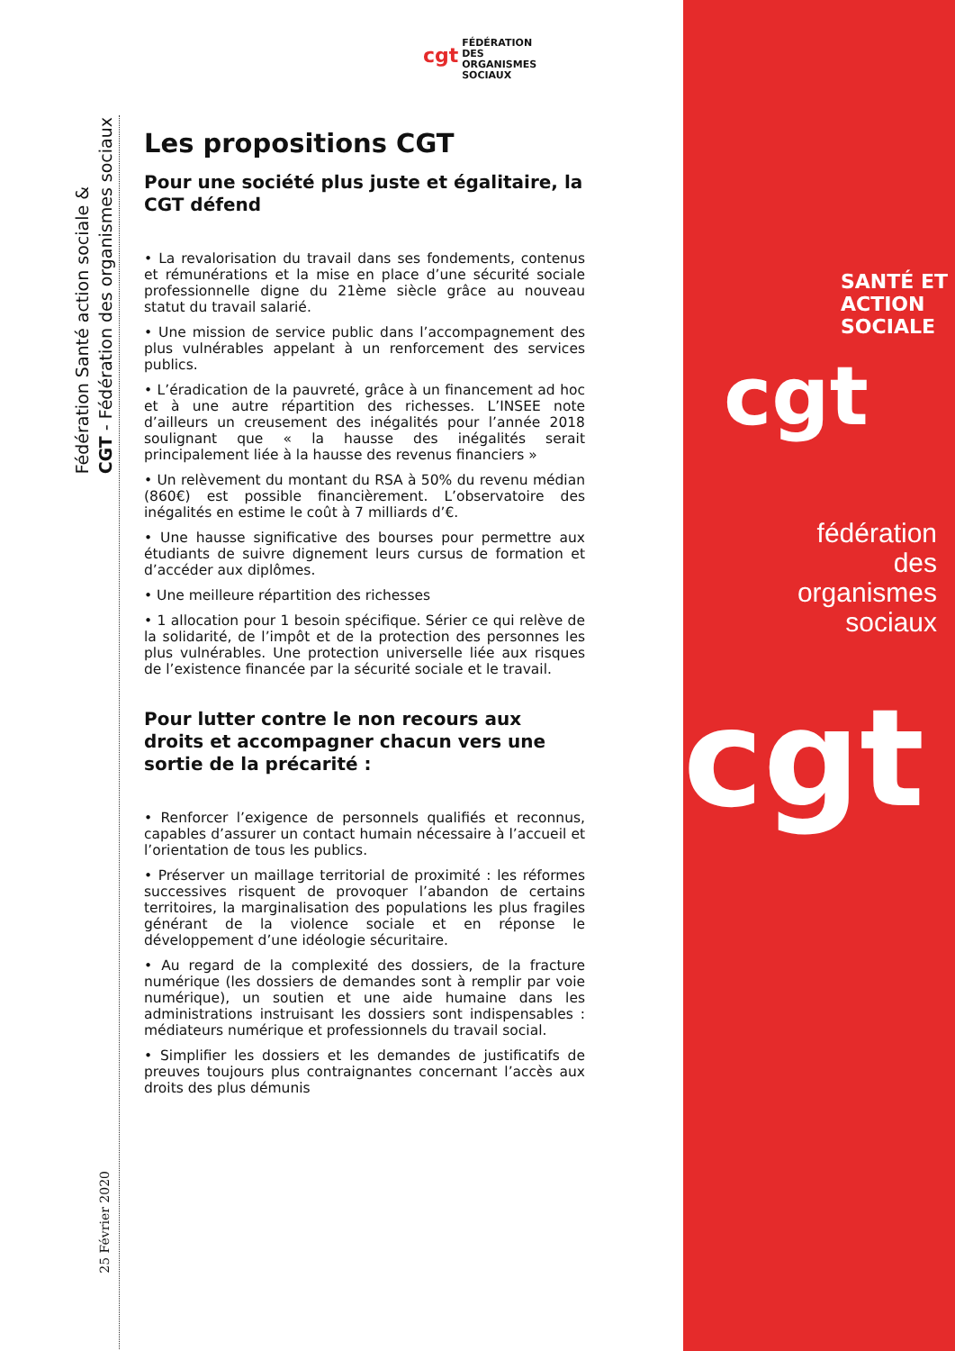cgt FÉDÉRATION
DES
ORGANISMES
SOCIAUX
Fédération Santé action sociale &
CGT - Fédération des organismes sociaux
25 Février 2020
Les propositions CGT
Pour une société plus juste et égalitaire, la CGT défend
• La revalorisation du travail dans ses fondements, contenus et rémunérations et la mise en place d’une sécurité sociale professionnelle digne du 21ème siècle grâce au nouveau statut du travail salarié.
• Une mission de service public dans l’accompagnement des plus vulnérables appelant à un renforcement des services publics.
• L’éradication de la pauvreté, grâce à un financement ad hoc et à une autre répartition des richesses. L’INSEE note d’ailleurs un creusement des inégalités pour l’année 2018 soulignant que « la hausse des inégalités serait principalement liée à la hausse des revenus financiers »
• Un relèvement du montant du RSA à 50% du revenu médian (860€) est possible financièrement. L’observatoire des inégalités en estime le coût à 7 milliards d’€.
• Une hausse significative des bourses pour permettre aux étudiants de suivre dignement leurs cursus de formation et d’accéder aux diplômes.
• Une meilleure répartition des richesses
• 1 allocation pour 1 besoin spécifique. Sérier ce qui relève de la solidarité, de l’impôt et de la protection des personnes les plus vulnérables. Une protection universelle liée aux risques de l’existence financée par la sécurité sociale et le travail.
Pour lutter contre le non recours aux droits et accompagner chacun vers une sortie de la précarité :
• Renforcer l’exigence de personnels qualifiés et reconnus, capables d’assurer un contact humain nécessaire à l’accueil et l’orientation de tous les publics.
• Préserver un maillage territorial de proximité : les réformes successives risquent de provoquer l’abandon de certains territoires, la marginalisation des populations les plus fragiles générant de la violence sociale et en réponse le développement d’une idéologie sécuritaire.
• Au regard de la complexité des dossiers, de la fracture numérique (les dossiers de demandes sont à remplir par voie numérique), un soutien et une aide humaine dans les administrations instruisant les dossiers sont indispensables : médiateurs numérique et professionnels du travail social.
• Simplifier les dossiers et les demandes de justificatifs de preuves toujours plus contraignantes concernant l’accès aux droits des plus démunis
SANTÉ ET
ACTION SOCIALE
cgt
fédération
des
organismes
sociaux
cgt